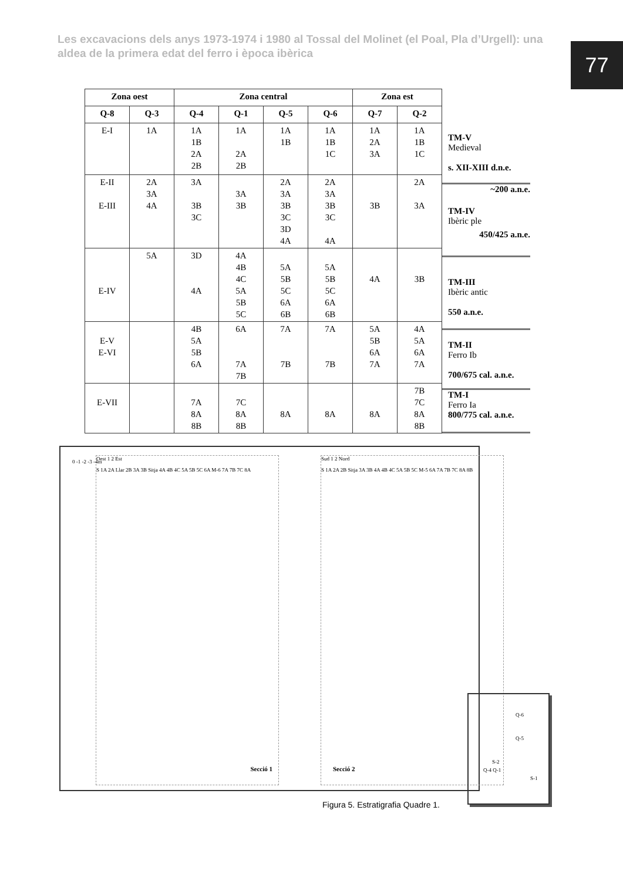Les excavacions dels anys 1973-1974 i 1980 al Tossal del Molinet (el Poal, Pla d’Urgell): una aldea de la primera edat del ferro i època ibèrica
77
| Zona oest | | Zona central | | | | Zona est | |
| --- | --- | --- | --- | --- | --- | --- | --- |
| Q-8 | Q-3 | Q-4 | Q-1 | Q-5 | Q-6 | Q-7 | Q-2 |
| E-I | 1A | 1A 1B 2A 2B | 1A 2A 2B | 1A 1B | 1A 1B 1C | 1A 2A 3A | 1A 1B 1C |
| E-II E-III | 2A 3A 4A | 3A 3B 3C | 3A 3B | 2A 3A 3B 3C 3D 4A | 2A 3A 3B 3C 4A | 3B | 2A 3A |
| E-IV | 5A | 3D 4A | 4A 4B 4C 5A 5B 5C | 5A 5B 5C 6A 6B | 5A 5B 5C 6A 6B | 4A | 3B |
| E-V E-VI | | 4B 5A 5B 6A | 6A 7A 7B | 7A 7B | 7A 7B | 5A 5B 6A 7A | 4A 5A 6A 7A |
| E-VII | | 7A 8A 8B | 7C 8A 8B | 8A | 8A | 8A | 7B 7C 8A 8B |
TM-V
Medieval
s. XII-XIII d.n.e.
~200 a.n.e.
TM-IV
Ibèric ple
450/425 a.n.e.
TM-III
Ibèric antic
550 a.n.e.
TM-II
Ferro Ib
700/675 cal. a.n.e.
TM-I
Ferro Ia
800/775 cal. a.n.e.
Oest 1 2 Est
S 1A 2A Llar 2B 3A 3B Sitja 4A 4B 4C 5A 5B 5C 6A M-6 7A 7B 7C 8A
Secció 1
Sud 1 2 Nord
S 1A 2A 2B Sitja 3A 3B 4A 4B 4C 5A 5B 5C M-5 6A 7A 7B 7C 8A 8B
Secció 2
0 -1 -2 -3 -4m
Q-6
Q-5
S-2
Q-4 Q-1
S-1
Figura 5. Estratigrafia Quadre 1.